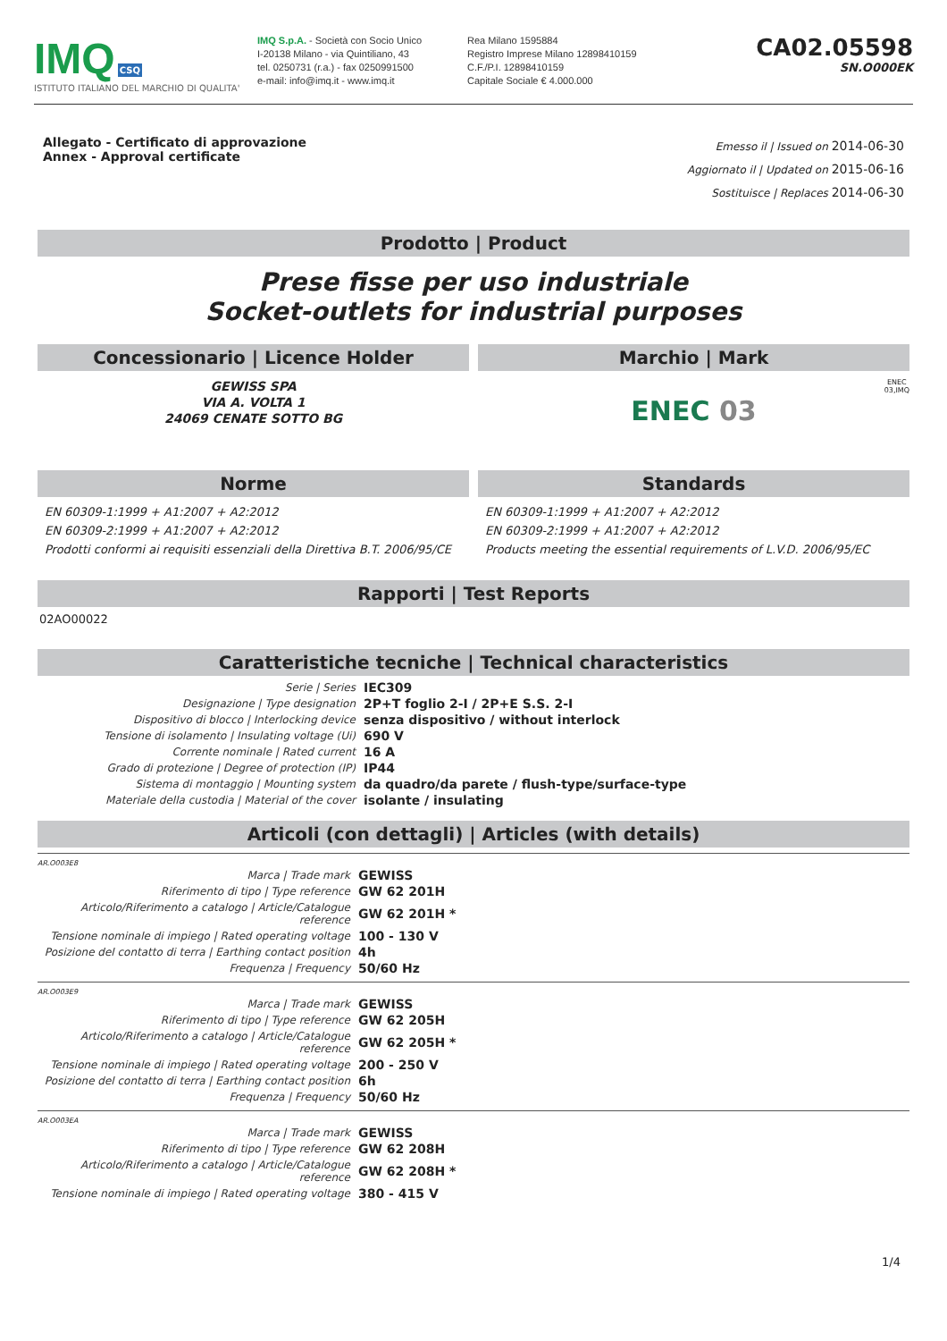IMQ CSQ
ISTITUTO ITALIANO DEL MARCHIO DI QUALITA'
IMQ S.p.A. - Società con Socio Unico
I-20138 Milano - via Quintiliano, 43
tel. 0250731 (r.a.) - fax 0250991500
e-mail: info@imq.it - www.imq.it
Rea Milano 1595884
Registro Imprese Milano 12898410159
C.F./P.I. 12898410159
Capitale Sociale € 4.000.000
CA02.05598
SN.O000EK
Allegato - Certificato di approvazione
Annex - Approval certificate
Emesso il | Issued on 2014-06-30
Aggiornato il | Updated on 2015-06-16
Sostituisce | Replaces 2014-06-30
Prodotto | Product
Prese fisse per uso industriale
Socket-outlets for industrial purposes
Concessionario | Licence Holder
GEWISS SPA
VIA A. VOLTA 1
24069 CENATE SOTTO BG
Marchio | Mark
ENEC 03 ENEC
03,IMQ
Norme
EN 60309-1:1999 + A1:2007 + A2:2012
EN 60309-2:1999 + A1:2007 + A2:2012
Prodotti conformi ai requisiti essenziali della Direttiva B.T. 2006/95/CE
Standards
EN 60309-1:1999 + A1:2007 + A2:2012
EN 60309-2:1999 + A1:2007 + A2:2012
Products meeting the essential requirements of L.V.D. 2006/95/EC
Rapporti | Test Reports
02AO00022
Caratteristiche tecniche | Technical characteristics
| Serie / Series | IEC309 |
| Designazione / Type designation | 2P+T foglio 2-I / 2P+E S.S. 2-I |
| Dispositivo di blocco / Interlocking device | senza dispositivo / without interlock |
| Tensione di isolamento / Insulating voltage (Ui) | 690 V |
| Corrente nominale / Rated current | 16 A |
| Grado di protezione / Degree of protection (IP) | IP44 |
| Sistema di montaggio / Mounting system | da quadro/da parete / flush-type/surface-type |
| Materiale della custodia / Material of the cover | isolante / insulating |
Articoli (con dettagli) | Articles (with details)
AR.O003E8
| Marca / Trade mark | GEWISS |
| Riferimento di tipo / Type reference | GW 62 201H |
| Articolo/Riferimento a catalogo / Article/Catalogue reference | GW 62 201H * |
| Tensione nominale di impiego / Rated operating voltage | 100 - 130 V |
| Posizione del contatto di terra / Earthing contact position | 4h |
| Frequenza / Frequency | 50/60 Hz |
AR.O003E9
| Marca / Trade mark | GEWISS |
| Riferimento di tipo / Type reference | GW 62 205H |
| Articolo/Riferimento a catalogo / Article/Catalogue reference | GW 62 205H * |
| Tensione nominale di impiego / Rated operating voltage | 200 - 250 V |
| Posizione del contatto di terra / Earthing contact position | 6h |
| Frequenza / Frequency | 50/60 Hz |
AR.O003EA
| Marca / Trade mark | GEWISS |
| Riferimento di tipo / Type reference | GW 62 208H |
| Articolo/Riferimento a catalogo / Article/Catalogue reference | GW 62 208H * |
| Tensione nominale di impiego / Rated operating voltage | 380 - 415 V |
1/4